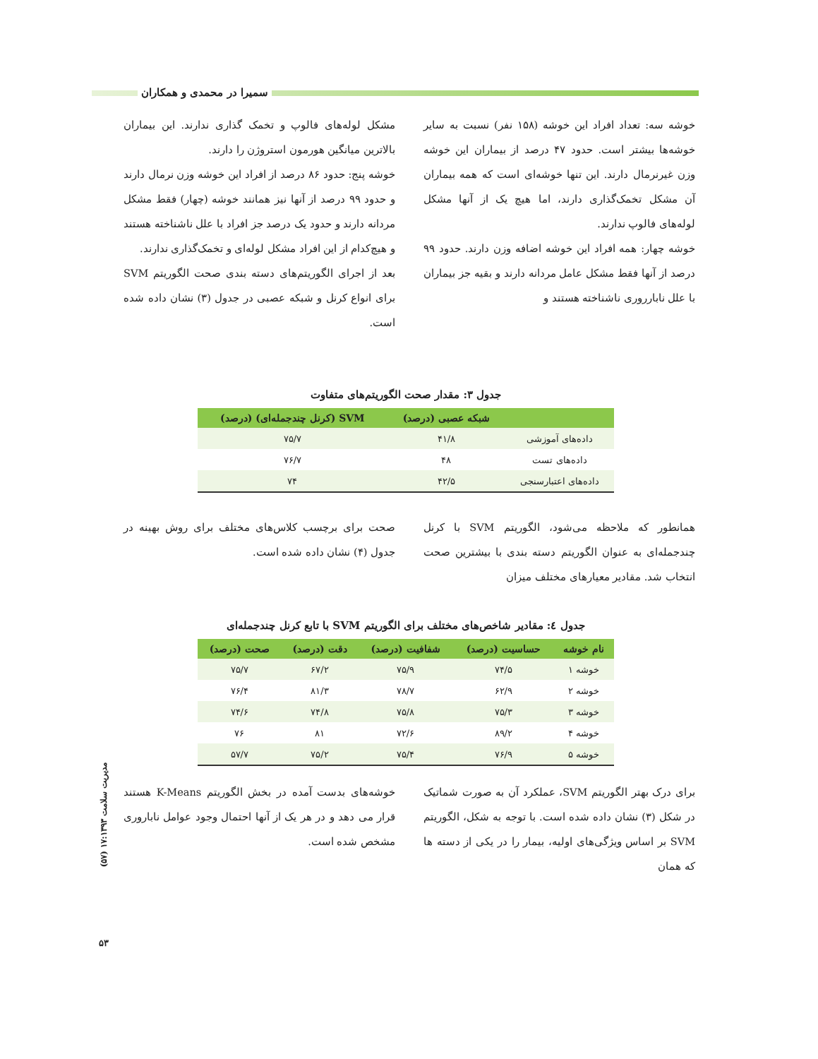سمیرا در محمدی و همکاران
خوشه سه: تعداد افراد این خوشه (۱۵۸ نفر) نسبت به سایر خوشه‌ها بیشتر است. حدود ۴۷ درصد از بیماران این خوشه وزن غیرنرمال دارند. این تنها خوشه‌ای است که همه بیماران آن مشکل تخمک‌گذاری دارند، اما هیچ یک از آنها مشکل لوله‌های فالوپ ندارند.
خوشه چهار: همه افراد این خوشه اضافه وزن دارند. حدود ۹۹ درصد از آنها فقط مشکل عامل مردانه دارند و بقیه جز بیماران با علل نابارروری ناشناخته هستند و
مشکل لوله‌های فالوپ و تخمک گذاری ندارند. این بیماران بالاترین میانگین هورمون استروژن را دارند.
خوشه پنج: حدود ۸۶ درصد از افراد این خوشه وزن نرمال دارند و حدود ۹۹ درصد از آنها نیز همانند خوشه (چهار) فقط مشکل مردانه دارند و حدود یک درصد جز افراد با علل ناشناخته هستند و هیچ‌کدام از این افراد مشکل لوله‌ای و تخمک‌گذاری ندارند.
بعد از اجرای الگوریتم‌های دسته بندی صحت الگوریتم SVM برای انواع کرنل و شبکه عصبی در جدول (۳) نشان داده شده است.
جدول ۳: مقدار صحت الگوریتم‌های متفاوت
| | شبکه عصبی (درصد) | SVM (کرنل چندجمله‌ای) (درصد) |
| --- | --- | --- |
| داده‌های آموزشی | ۴۱/۸ | ۷۵/۷ |
| داده‌های تست | ۴۸ | ۷۶/۷ |
| داده‌های اعتبارسنجی | ۴۲/۵ | ۷۴ |
همانطور که ملاحظه می‌شود، الگوریتم SVM با کرنل چندجمله‌ای به عنوان الگوریتم دسته بندی با بیشترین صحت انتخاب شد. مقادیر معیارهای مختلف میزان
صحت برای برچسب کلاس‌های مختلف برای روش بهینه در جدول (۴) نشان داده شده است.
جدول ٤: مقادیر شاخص‌های مختلف برای الگوریتم SVM با تابع کرنل چندجمله‌ای
| نام خوشه | حساسیت (درصد) | شفافیت (درصد) | دقت (درصد) | صحت (درصد) |
| --- | --- | --- | --- | --- |
| خوشه ۱ | ۷۴/۵ | ۷۵/۹ | ۶۷/۲ | ۷۵/۷ |
| خوشه ۲ | ۶۲/۹ | ۷۸/۷ | ۸۱/۳ | ۷۶/۴ |
| خوشه ۳ | ۷۵/۳ | ۷۵/۸ | ۷۴/۸ | ۷۴/۶ |
| خوشه ۴ | ۸۹/۲ | ۷۲/۶ | ۸۱ | ۷۶ |
| خوشه ۵ | ۷۶/۹ | ۷۵/۴ | ۷۵/۲ | ۵۷/۷ |
برای درک بهتر الگوریتم SVM، عملکرد آن به صورت شماتیک در شکل (۳) نشان داده شده است. با توجه به شکل، الگوریتم SVM بر اساس ویژگی‌های اولیه، بیمار را در یکی از دسته ها که همان
خوشه‌های بدست آمده در بخش الگوریتم K-Means هستند قرار می دهد و در هر یک از آنها احتمال وجود عوامل ناباروری مشخص شده است.
مدیریت سلامت ۱۷:۱۳۹۳ (۵۷)
۵۳